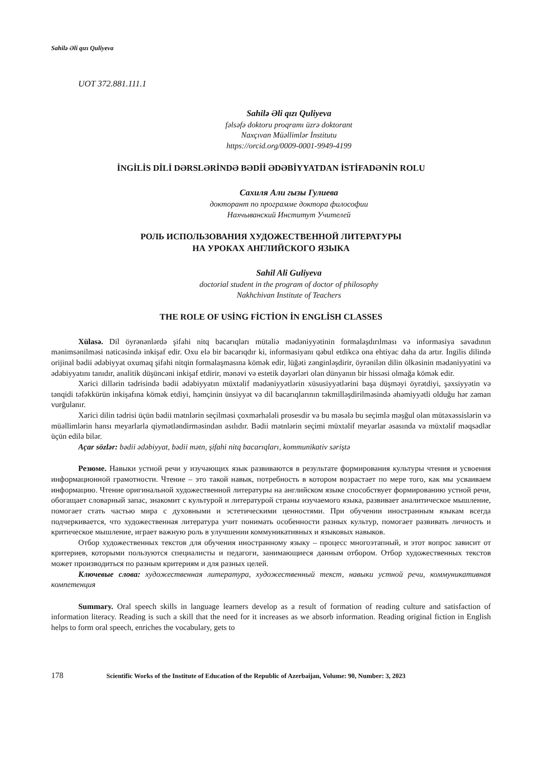Sahilə Əli qızı Quliyeva
UOT 372.881.111.1
Sahilə Əli qızı Quliyeva
fəlsəfə doktoru proqramı üzrə doktorant
Naxçıvan Müəllimlər İnstitutu
https://orcid.org/0009-0001-9949-4199
İNGİLİS DİLİ DƏRSLƏRİNDƏ BƏDİİ ƏDƏBİYYATDAN İSTİFADƏNİN ROLU
Сахиля Али гызы Гулиева
докторант по программе доктора философии
Нахчыванский Институт Учителей
РОЛЬ ИСПОЛЬЗОВАНИЯ ХУДОЖЕСТВЕННОЙ ЛИТЕРАТУРЫ
НА УРОКАХ АНГЛИЙСКОГО ЯЗЫКА
Sahil Ali Guliyeva
doctorial student in the program of doctor of philosophy
Nakhchivan Institute of Teachers
THE ROLE OF USİNG FİCTİON İN ENGLİSH CLASSES
Xülasə. Dil öyrənənlərdə şifahi nitq bacarıqları mütaliə mədəniyyətinin formalaşdırılması və informasiya savadının mənimsənilməsi nəticəsində inkişaf edir. Oxu elə bir bacarıqdır ki, informasiyanı qəbul etdikcə ona ehtiyac daha da artır. İngilis dilində orijinal bədii ədəbiyyat oxumaq şifahi nitqin formalaşmasına kömək edir, lüğəti zənginləşdirir, öyrənilən dilin ölkəsinin mədəniyyətini və ədəbiyyatını tanıdır, analitik düşüncəni inkişaf etdirir, mənəvi və estetik dəyərləri olan dünyanın bir hissəsi olmağa kömək edir.
Xarici dillərin tədrisində bədii ədəbiyyatın müxtəlif mədəniyyətlərin xüsusiyyətlərini başa düşməyi öyrətdiyi, şəxsiyyətin və tənqidi təfəkkürün inkişafına kömək etdiyi, həmçinin ünsiyyət və dil bacarıqlarının təkmilləşdirilməsində əhəmiyyətli olduğu hər zaman vurğulanır.
Xarici dilin tədrisi üçün bədii mətnlərin seçilməsi çoxmərhələli prosesdir və bu məsələ bu seçimlə məşğul olan mütəxəssislərin və müəllimlərin hansı meyarlarla qiymətləndirməsindən asılıdır. Bədii mətnlərin seçimi müxtəlif meyarlar əsasında və müxtəlif məqsədlər üçün edilə bilər.
Açar sözlər: bədii ədəbiyyat, bədii mətn, şifahi nitq bacarıqları, kommunikativ səriştə
Резюме. Навыки устной речи у изучающих язык развиваются в результате формирования культуры чтения и усвоения информационной грамотности. Чтение – это такой навык, потребность в котором возрастает по мере того, как мы усваиваем информацию. Чтение оригинальной художественной литературы на английском языке способствует формированию устной речи, обогащает словарный запас, знакомит с культурой и литературой страны изучаемого языка, развивает аналитическое мышление, помогает стать частью мира с духовными и эстетическими ценностями. При обучении иностранным языкам всегда подчеркивается, что художественная литература учит понимать особенности разных культур, помогает развивать личность и критическое мышление, играет важную роль в улучшении коммуникативных и языковых навыков.
Отбор художественных текстов для обучения иностранному языку – процесс многоэтапный, и этот вопрос зависит от критериев, которыми пользуются специалисты и педагоги, занимающиеся данным отбором. Отбор художественных текстов может производиться по разным критериям и для разных целей.
Ключевые слова: художественная литература, художественный текст, навыки устной речи, коммуникативная компетенция
Summary. Oral speech skills in language learners develop as a result of formation of reading culture and satisfaction of information literacy. Reading is such a skill that the need for it increases as we absorb information. Reading original fiction in English helps to form oral speech, enriches the vocabulary, gets to
178 Scientific Works of the Institute of Education of the Republic of Azerbaijan, Volume: 90, Number: 3, 2023